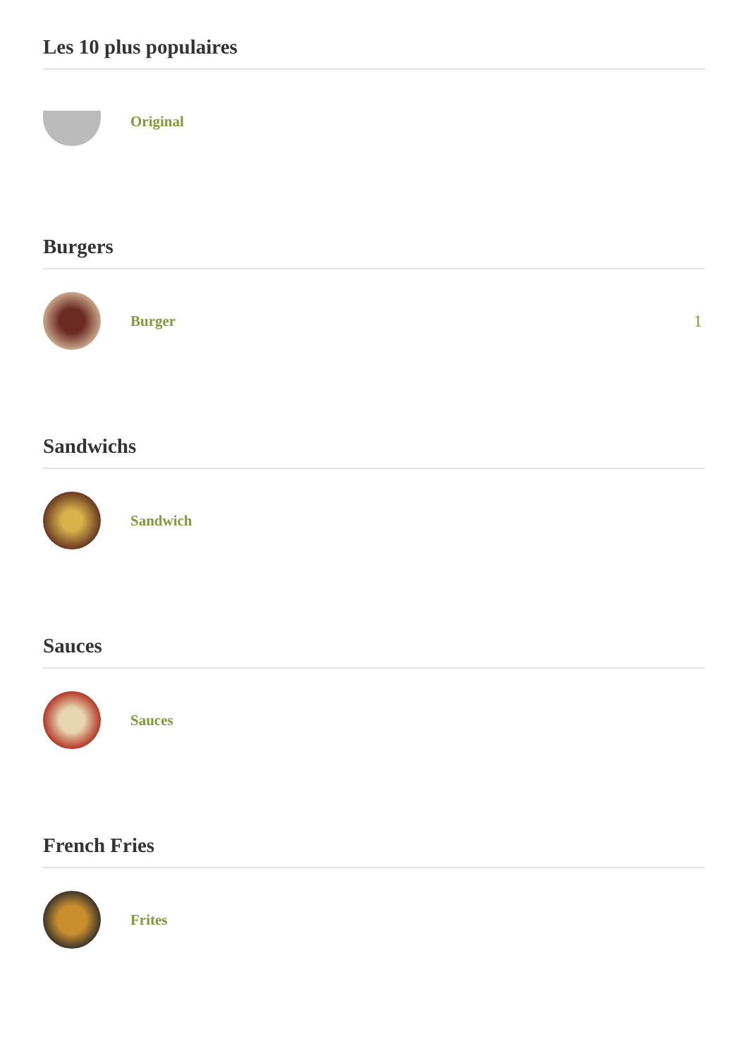Les 10 plus populaires
Original
Burgers
Burger 1
Sandwichs
Sandwich
Sauces
Sauces
French Fries
Frites